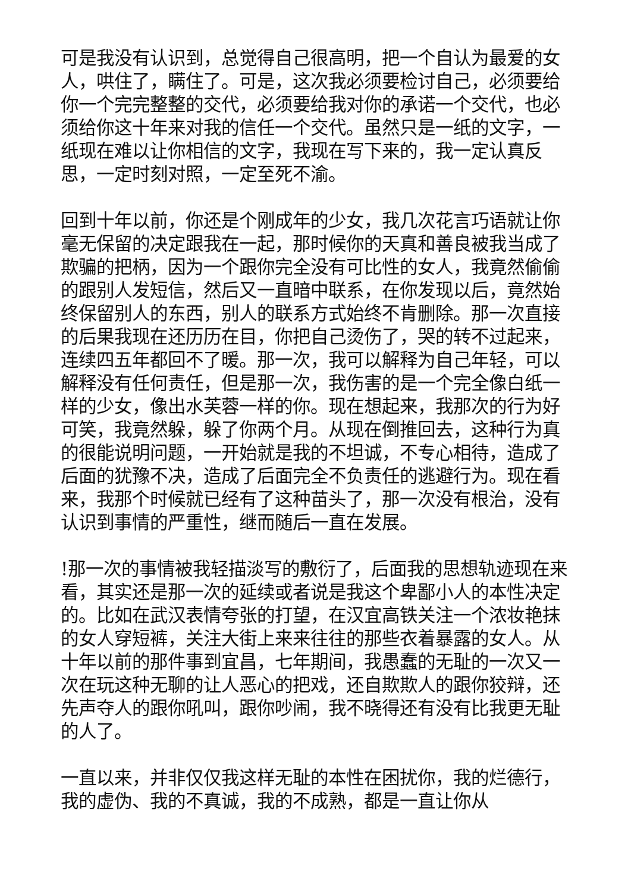可是我没有认识到，总觉得自己很高明，把一个自认为最爱的女人，哄住了，瞒住了。可是，这次我必须要检讨自己，必须要给你一个完完整整的交代，必须要给我对你的承诺一个交代，也必须给你这十年来对我的信任一个交代。虽然只是一纸的文字，一纸现在难以让你相信的文字，我现在写下来的，我一定认真反思，一定时刻对照，一定至死不渝。
回到十年以前，你还是个刚成年的少女，我几次花言巧语就让你毫无保留的决定跟我在一起，那时候你的天真和善良被我当成了欺骗的把柄，因为一个跟你完全没有可比性的女人，我竟然偷偷的跟别人发短信，然后又一直暗中联系，在你发现以后，竟然始终保留别人的东西，别人的联系方式始终不肯删除。那一次直接的后果我现在还历历在目，你把自己烫伤了，哭的转不过起来，连续四五年都回不了暖。那一次，我可以解释为自己年轻，可以解释没有任何责任，但是那一次，我伤害的是一个完全像白纸一样的少女，像出水芙蓉一样的你。现在想起来，我那次的行为好可笑，我竟然躲，躲了你两个月。从现在倒推回去，这种行为真的很能说明问题，一开始就是我的不坦诚，不专心相待，造成了后面的犹豫不决，造成了后面完全不负责任的逃避行为。现在看来，我那个时候就已经有了这种苗头了，那一次没有根治，没有认识到事情的严重性，继而随后一直在发展。
!那一次的事情被我轻描淡写的敷衍了，后面我的思想轨迹现在来看，其实还是那一次的延续或者说是我这个卑鄙小人的本性决定的。比如在武汉表情夸张的打望，在汉宜高铁关注一个浓妆艳抹的女人穿短裤，关注大街上来来往往的那些衣着暴露的女人。从十年以前的那件事到宜昌，七年期间，我愚蠢的无耻的一次又一次在玩这种无聊的让人恶心的把戏，还自欺欺人的跟你狡辩，还先声夺人的跟你吼叫，跟你吵闹，我不晓得还有没有比我更无耻的人了。
一直以来，并非仅仅我这样无耻的本性在困扰你，我的烂德行，我的虚伪、我的不真诚，我的不成熟，都是一直让你从